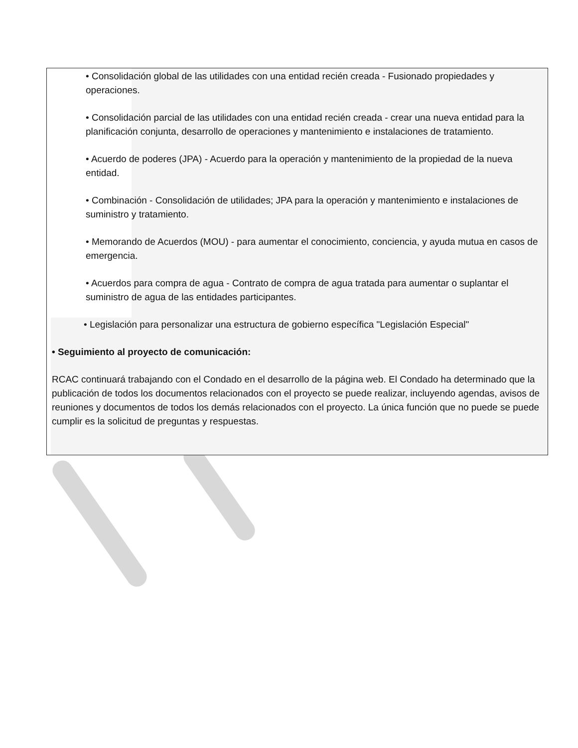• Consolidación global de las utilidades con una entidad recién creada - Fusionado propiedades y operaciones.
• Consolidación parcial de las utilidades con una entidad recién creada - crear una nueva entidad para la planificación conjunta, desarrollo de operaciones y mantenimiento e instalaciones de tratamiento.
• Acuerdo de poderes (JPA) - Acuerdo para la operación y mantenimiento de la propiedad de la nueva entidad.
• Combinación - Consolidación de utilidades; JPA para la operación y mantenimiento e instalaciones de suministro y tratamiento.
• Memorando de Acuerdos (MOU) - para aumentar el conocimiento, conciencia, y ayuda mutua en casos de emergencia.
• Acuerdos para compra de agua - Contrato de compra de agua tratada para aumentar o suplantar el suministro de agua de las entidades participantes.
• Legislación para personalizar una estructura de gobierno específica "Legislación Especial"
• Seguimiento al proyecto de comunicación:
RCAC continuará trabajando con el Condado en el desarrollo de la página web. El Condado ha determinado que la publicación de todos los documentos relacionados con el proyecto se puede realizar, incluyendo agendas, avisos de reuniones y documentos de todos los demás relacionados con el proyecto. La única función que no puede se puede cumplir es la solicitud de preguntas y respuestas.